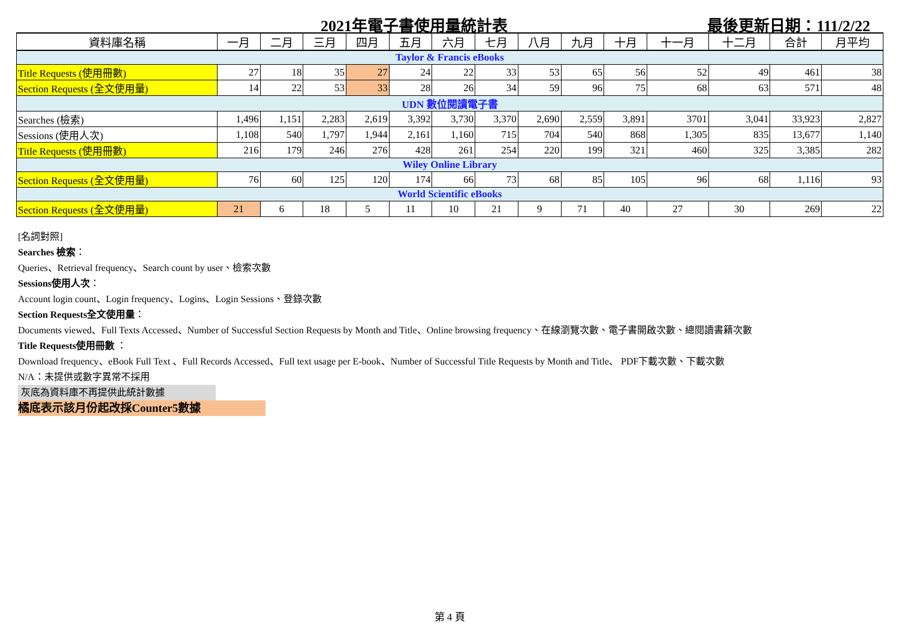2021年電子書使用量統計表 最後更新日期：111/2/22
| 資料庫名稱 | 一月 | 二月 | 三月 | 四月 | 五月 | 六月 | 七月 | 八月 | 九月 | 十月 | 十一月 | 十二月 | 合計 | 月平均 |
| --- | --- | --- | --- | --- | --- | --- | --- | --- | --- | --- | --- | --- | --- | --- |
| Taylor & Francis eBooks | | | | | | | | | | | | | | |
| Title Requests (使用冊數) | 27 | 18 | 35 | 27 | 24 | 22 | 33 | 53 | 65 | 56 | 52 | 49 | 461 | 38 |
| Section Requests (全文使用量) | 14 | 22 | 53 | 33 | 28 | 26 | 34 | 59 | 96 | 75 | 68 | 63 | 571 | 48 |
| UDN 數位閱讀電子書 | | | | | | | | | | | | | | |
| Searches (檢索) | 1,496 | 1,151 | 2,283 | 2,619 | 3,392 | 3,730 | 3,370 | 2,690 | 2,559 | 3,891 | 3701 | 3,041 | 33,923 | 2,827 |
| Sessions (使用人次) | 1,108 | 540 | 1,797 | 1,944 | 2,161 | 1,160 | 715 | 704 | 540 | 868 | 1,305 | 835 | 13,677 | 1,140 |
| Title Requests (使用冊數) | 216 | 179 | 246 | 276 | 428 | 261 | 254 | 220 | 199 | 321 | 460 | 325 | 3,385 | 282 |
| Wiley Online Library | | | | | | | | | | | | | | |
| Section Requests (全文使用量) | 76 | 60 | 125 | 120 | 174 | 66 | 73 | 68 | 85 | 105 | 96 | 68 | 1,116 | 93 |
| World Scientific eBooks | | | | | | | | | | | | | | |
| Section Requests (全文使用量) | 21 | 6 | 18 | 5 | 11 | 10 | 21 | 9 | 71 | 40 | 27 | 30 | 269 | 22 |
[名詞對照]
Searches 檢索：
Queries、Retrieval frequency、Search count by user、檢索次數
Sessions使用人次：
Account login count、Login frequency、Logins、Login Sessions、登錄次數
Section Requests全文使用量：
Documents viewed、Full Texts Accessed、Number of Successful Section Requests by Month and Title、Online browsing frequency、在線瀏覽次數、電子書開啟次數、總閱讀書籍次數
Title Requests使用冊數 ：
Download frequency、eBook Full Text 、Full Records Accessed、Full text usage per E-book、Number of Successful Title Requests by Month and Title、 PDF下載次數、下載次數
N/A：未提供或數字異常不採用
灰底為資料庫不再提供此統計數據
橘底表示該月份起改採Counter5數據
第 4 頁